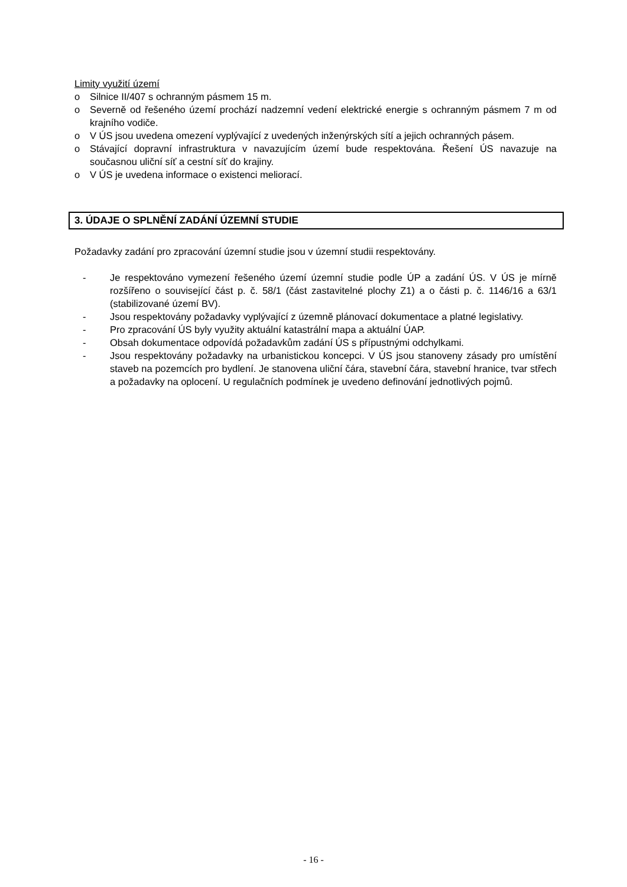Limity využití území
o Silnice II/407 s ochranným pásmem 15 m.
o Severně od řešeného území prochází nadzemní vedení elektrické energie s ochranným pásmem 7 m od krajního vodiče.
o V ÚS jsou uvedena omezení vyplývající z uvedených inženýrských sítí a jejich ochranných pásem.
o Stávající dopravní infrastruktura v navazujícím území bude respektována. Řešení ÚS navazuje na současnou uliční síť a cestní síť do krajiny.
o V ÚS je uvedena informace o existenci meliorací.
3. ÚDAJE O SPLNĚNÍ ZADÁNÍ ÚZEMNÍ STUDIE
Požadavky zadání pro zpracování územní studie jsou v územní studii respektovány.
- Je respektováno vymezení řešeného území územní studie podle ÚP a zadání ÚS. V ÚS je mírně rozšířeno o související část p. č. 58/1 (část zastavitelné plochy Z1) a o části p. č. 1146/16 a 63/1 (stabilizované území BV).
- Jsou respektovány požadavky vyplývající z územně plánovací dokumentace a platné legislativy.
- Pro zpracování ÚS byly využity aktuální katastrální mapa a aktuální ÚAP.
- Obsah dokumentace odpovídá požadavkům zadání ÚS s přípustnými odchylkami.
- Jsou respektovány požadavky na urbanistickou koncepci. V ÚS jsou stanoveny zásady pro umístění staveb na pozemcích pro bydlení. Je stanovena uliční čára, stavební čára, stavební hranice, tvar střech a požadavky na oplocení. U regulačních podmínek je uvedeno definování jednotlivých pojmů.
- 16 -